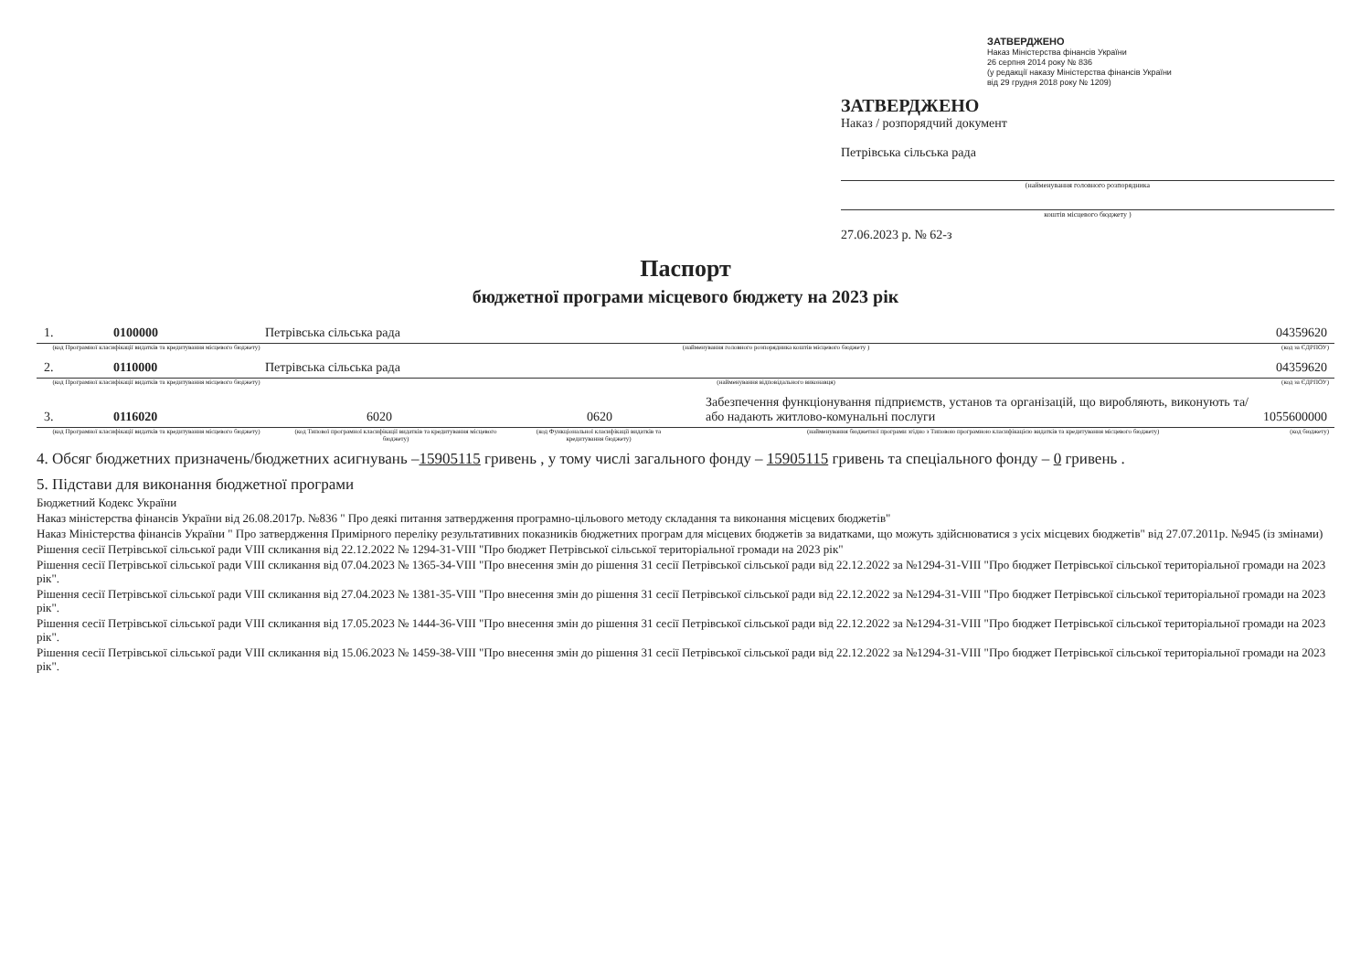ЗАТВЕРДЖЕНО
Наказ Міністерства фінансів України
26 серпня 2014 року № 836
(у редакції наказу Міністерства фінансів України
від 29 грудня 2018 року № 1209)
ЗАТВЕРДЖЕНО
Наказ / розпорядчий документ
Петрівська сільська рада
(найменування головного розпорядника
коштів місцевого бюджету )
27.06.2023 р. № 62-з
Паспорт
бюджетної програми місцевого бюджету на 2023 рік
1.
0100000
Петрівська сільська рада
04359620
(код Програмної класифікації видатків та кредитування місцевого бюджету)
(найменування головного розпорядника коштів місцевого бюджету )
(код за ЄДРПОУ)
2.
0110000
Петрівська сільська рада
04359620
(код Програмної класифікації видатків та кредитування місцевого бюджету)
(найменування відповідального виконавця)
(код за ЄДРПОУ)
3.
0116020
6020
0620
Забезпечення функціонування підприємств, установ та організацій, що виробляють, виконують та/або надають житлово-комунальні послуги
1055600000
(код Програмної класифікації видатків та кредитування місцевого бюджету)
(код Типової програмної класифікації видатків та кредитування місцевого бюджету)
(код Функціональної класифікації видатків та кредитування бюджету)
(найменування бюджетної програми згідно з Типовою програмною класифікацією видатків та кредитування місцевого бюджету)
(код бюджету)
4. Обсяг бюджетних призначень/бюджетних асигнувань –15905115 гривень , у тому числі загального фонду – 15905115 гривень та спеціального фонду – 0 гривень .
5. Підстави для виконання бюджетної програми
Бюджетний Кодекс України
Наказ міністерства фінансів України від 26.08.2017р. №836 " Про деякі питання затвердження програмно-цільового методу складання та виконання місцевих бюджетів"
Наказ Міністерства фінансів України " Про затвердження Примірного переліку результативних показників бюджетних програм для місцевих бюджетів за видатками, що можуть здійснюватися з усіх місцевих бюджетів" від 27.07.2011р. №945 (із змінами)
Рішення сесії Петрівської сільської ради VIII скликання від 22.12.2022 № 1294-31-VIII "Про бюджет Петрівської сільської територіальної громади на 2023 рік"
Рішення сесії Петрівської сільської ради VIII скликання від 07.04.2023 № 1365-34-VIII "Про внесення змін до рішення 31 сесії Петрівської сільської ради від 22.12.2022 за №1294-31-VIII "Про бюджет Петрівської сільської територіальної громади на 2023 рік".
Рішення сесії Петрівської сільської ради VIII скликання від 27.04.2023 № 1381-35-VIII "Про внесення змін до рішення 31 сесії Петрівської сільської ради від 22.12.2022 за №1294-31-VIII "Про бюджет Петрівської сільської територіальної громади на 2023 рік".
Рішення сесії Петрівської сільської ради VIII скликання від 17.05.2023 № 1444-36-VIII "Про внесення змін до рішення 31 сесії Петрівської сільської ради від 22.12.2022 за №1294-31-VIII "Про бюджет Петрівської сільської територіальної громади на 2023 рік".
Рішення сесії Петрівської сільської ради VIII скликання від 15.06.2023 № 1459-38-VIII "Про внесення змін до рішення 31 сесії Петрівської сільської ради від 22.12.2022 за №1294-31-VIII "Про бюджет Петрівської сільської територіальної громади на 2023 рік".